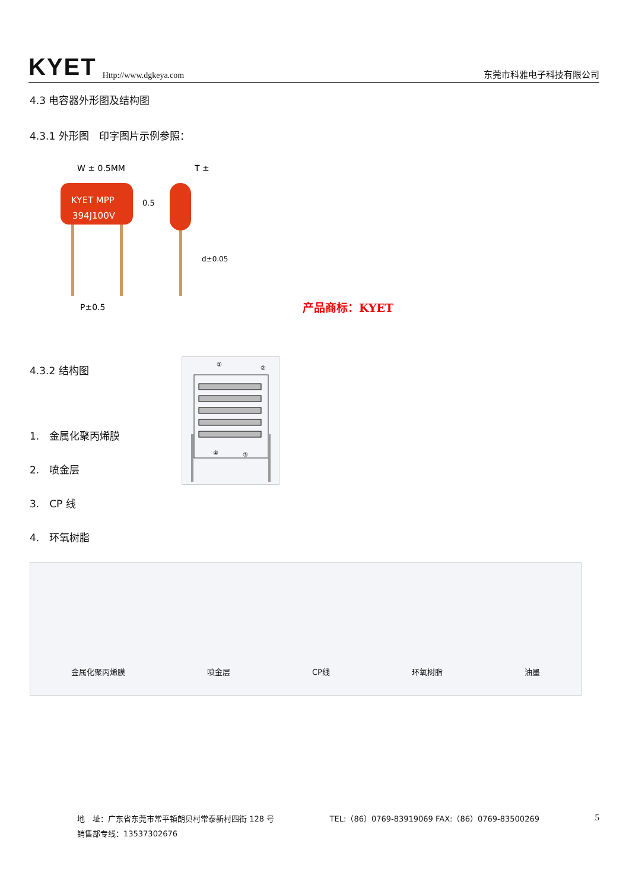KYET Http://www.dgkeya.com
东莞市科雅电子科技有限公司
4.3 电容器外形图及结构图
4.3.1 外形图　印字图片示例参照：
KYET MPP
394J100V
W ± 0.5MM
T ±
P±0.5
d±0.05
0.5
产品商标：KYET
4.3.2 结构图
1.　金属化聚丙烯膜
2.　喷金层
3.　CP 线
4.　环氧树脂
①
②
④
③
金属化聚丙烯膜 喷金层 CP线 环氧树脂 油墨
地　址：广东省东莞市常平镇朗贝村常泰新村四街 128 号 TEL:（86）0769-83919069 FAX:（86）0769-83500269 5
销售部专线：13537302676